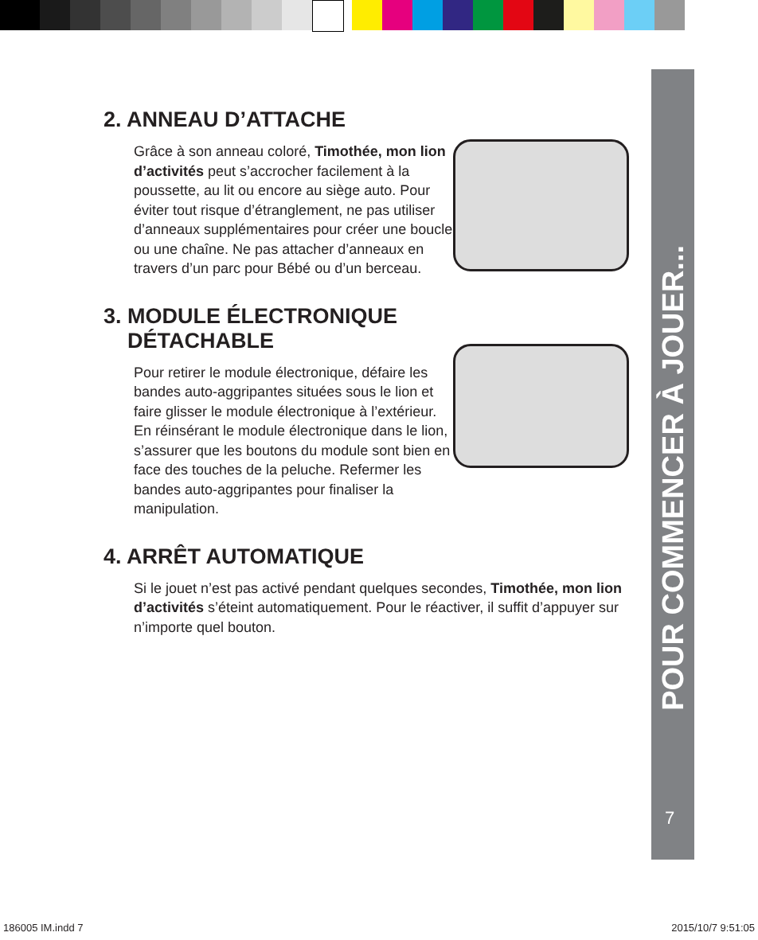POUR COMMENCER À JOUER...
7
2. ANNEAU D’ATTACHE
Grâce à son anneau coloré, Timothée, mon lion d’activités peut s’accrocher facilement à la poussette, au lit ou encore au siège auto. Pour éviter tout risque d’étranglement, ne pas utiliser d’anneaux supplémentaires pour créer une boucle ou une chaîne. Ne pas attacher d’anneaux en travers d’un parc pour Bébé ou d’un berceau.
3. MODULE ÉLECTRONIQUE
DÉTACHABLE
Pour retirer le module électronique, défaire les bandes auto-aggripantes situées sous le lion et faire glisser le module électronique à l’extérieur. En réinsérant le module électronique dans le lion, s’assurer que les boutons du module sont bien en face des touches de la peluche. Refermer les bandes auto-aggripantes pour finaliser la manipulation.
4. ARRÊT AUTOMATIQUE
Si le jouet n’est pas activé pendant quelques secondes, Timothée, mon lion d’activités s’éteint automatiquement. Pour le réactiver, il suffit d’appuyer sur n’importe quel bouton.
186005 IM.indd 7 2015/10/7 9:51:05